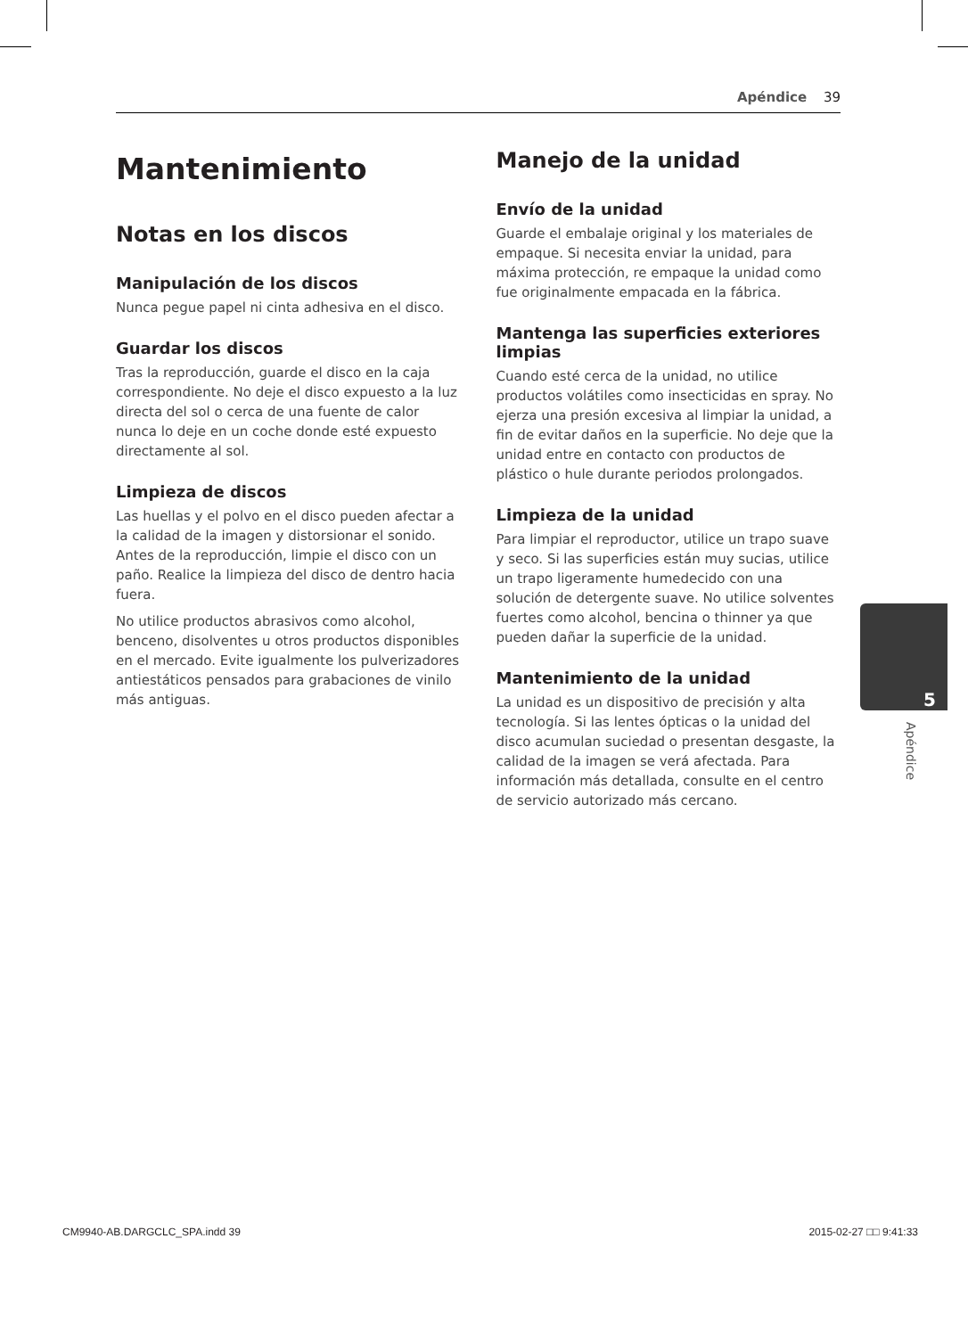Apéndice 39
Mantenimiento
Notas en los discos
Manipulación de los discos
Nunca pegue papel ni cinta adhesiva en el disco.
Guardar los discos
Tras la reproducción, guarde el disco en la caja correspondiente. No deje el disco expuesto a la luz directa del sol o cerca de una fuente de calor nunca lo deje en un coche donde esté expuesto directamente al sol.
Limpieza de discos
Las huellas y el polvo en el disco pueden afectar a la calidad de la imagen y distorsionar el sonido. Antes de la reproducción, limpie el disco con un paño. Realice la limpieza del disco de dentro hacia fuera.
No utilice productos abrasivos como alcohol, benceno, disolventes u otros productos disponibles en el mercado. Evite igualmente los pulverizadores antiestáticos pensados para grabaciones de vinilo más antiguas.
Manejo de la unidad
Envío de la unidad
Guarde el embalaje original y los materiales de empaque. Si necesita enviar la unidad, para máxima protección, re empaque la unidad como fue originalmente empacada en la fábrica.
Mantenga las superficies exteriores limpias
Cuando esté cerca de la unidad, no utilice productos volátiles como insecticidas en spray. No ejerza una presión excesiva al limpiar la unidad, a fin de evitar daños en la superficie. No deje que la unidad entre en contacto con productos de plástico o hule durante periodos prolongados.
Limpieza de la unidad
Para limpiar el reproductor, utilice un trapo suave y seco. Si las superficies están muy sucias, utilice un trapo ligeramente humedecido con una solución de detergente suave. No utilice solventes fuertes como alcohol, bencina o thinner ya que pueden dañar la superficie de la unidad.
Mantenimiento de la unidad
La unidad es un dispositivo de precisión y alta tecnología. Si las lentes ópticas o la unidad del disco acumulan suciedad o presentan desgaste, la calidad de la imagen se verá afectada. Para información más detallada, consulte en el centro de servicio autorizado más cercano.
5
Apéndice
CM9940-AB.DARGCLC_SPA.indd 39 2015-02-27 □□ 9:41:33